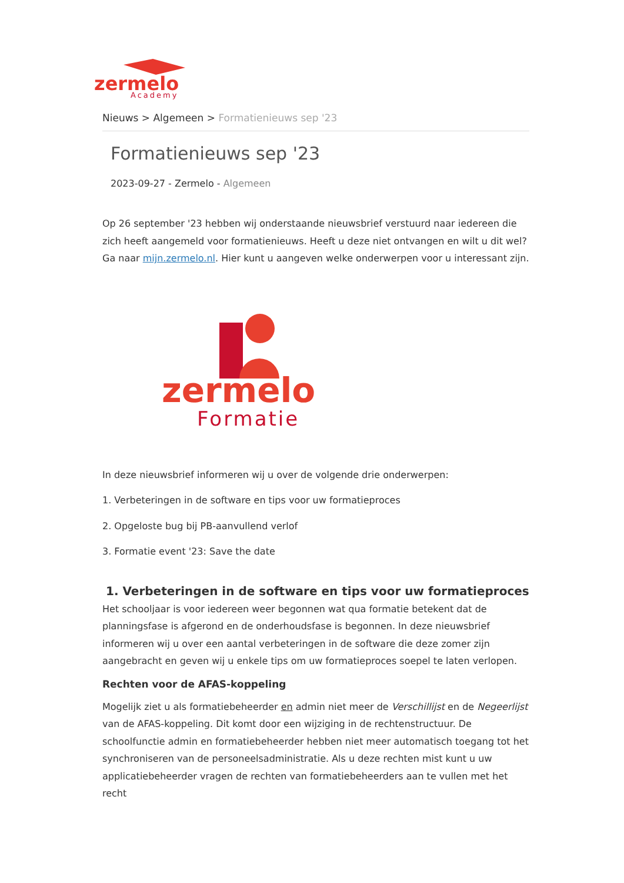zermelo
Academy
Nieuws > Algemeen > Formatienieuws sep '23
Formatienieuws sep '23
2023-09-27 - Zermelo - Algemeen
Op 26 september '23 hebben wij onderstaande nieuwsbrief verstuurd naar iedereen die zich heeft aangemeld voor formatienieuws. Heeft u deze niet ontvangen en wilt u dit wel? Ga naar mijn.zermelo.nl. Hier kunt u aangeven welke onderwerpen voor u interessant zijn.
zermelo
Formatie
In deze nieuwsbrief informeren wij u over de volgende drie onderwerpen:
1. Verbeteringen in de software en tips voor uw formatieproces
2. Opgeloste bug bij PB-aanvullend verlof
3. Formatie event '23: Save the date
1. Verbeteringen in de software en tips voor uw formatieproces
Het schooljaar is voor iedereen weer begonnen wat qua formatie betekent dat de planningsfase is afgerond en de onderhoudsfase is begonnen. In deze nieuwsbrief informeren wij u over een aantal verbeteringen in de software die deze zomer zijn aangebracht en geven wij u enkele tips om uw formatieproces soepel te laten verlopen.
Rechten voor de AFAS-koppeling
Mogelijk ziet u als formatiebeheerder en admin niet meer de Verschillijst en de Negeerlijst van de AFAS-koppeling. Dit komt door een wijziging in de rechtenstructuur. De schoolfunctie admin en formatiebeheerder hebben niet meer automatisch toegang tot het synchroniseren van de personeelsadministratie. Als u deze rechten mist kunt u uw applicatiebeheerder vragen de rechten van formatiebeheerders aan te vullen met het recht